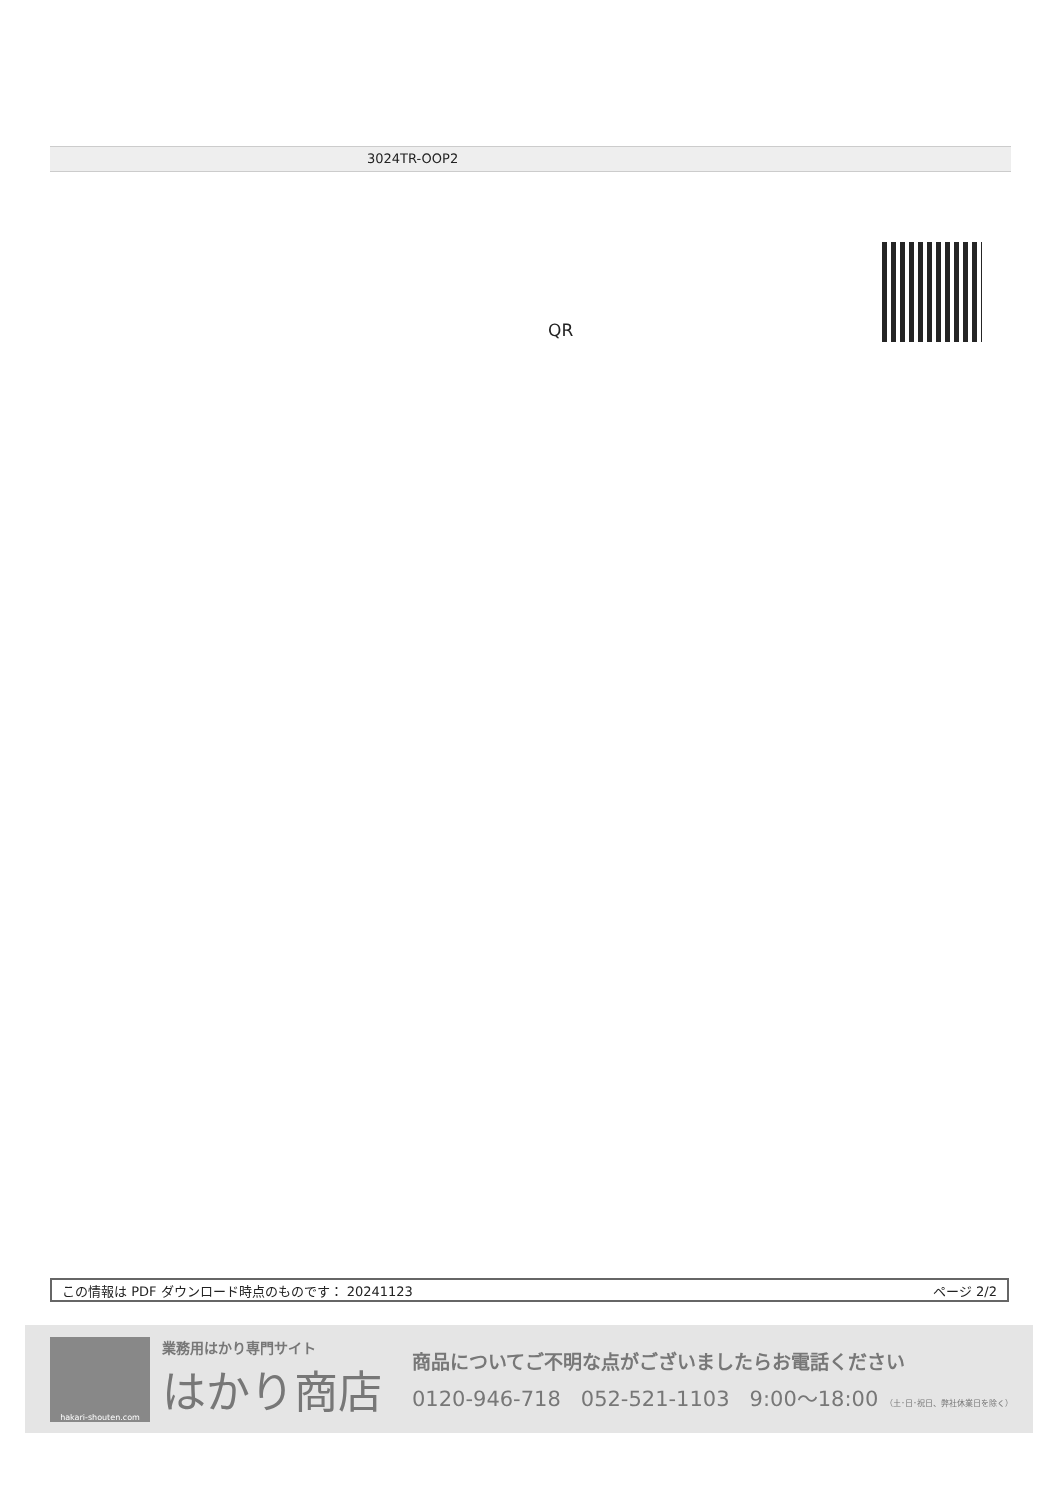3024TR-OOP2
QR
この情報は PDF ダウンロード時点のものです： 20241123 ページ 2/2
hakari-shouten.com
業務用はかり専門サイト
はかり商店
商品についてご不明な点がございましたらお電話ください
0120-946-718 052-521-1103 9:00～18:00 （土･日･祝日、弊社休業日を除く）